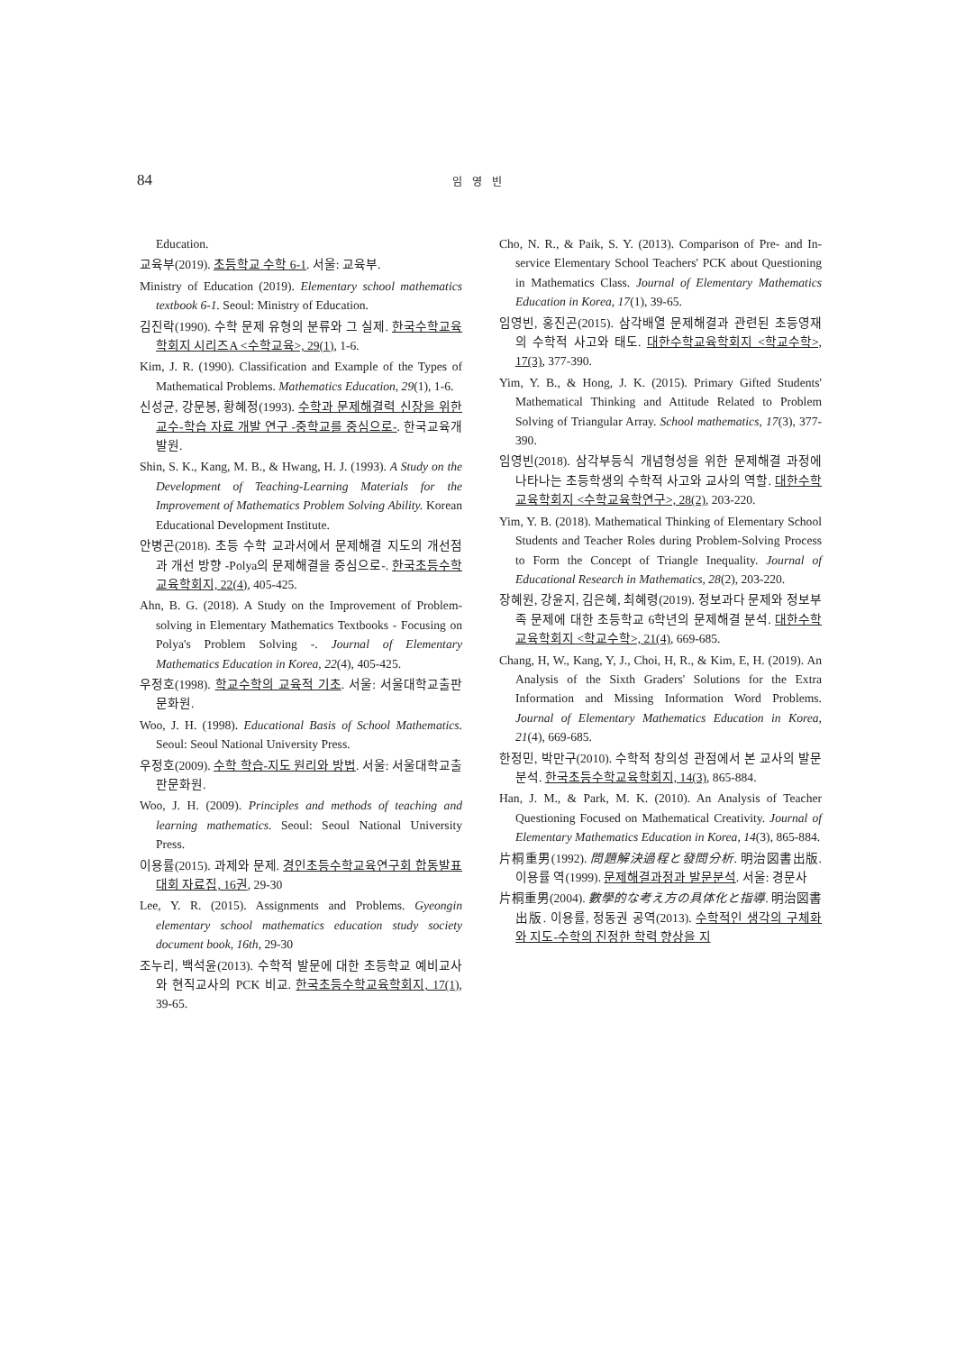84
임 영 빈
Education.
교육부(2019). 초등학교 수학 6-1. 서울: 교육부.
Ministry of Education (2019). Elementary school mathematics textbook 6-1. Seoul: Ministry of Education.
김진락(1990). 수학 문제 유형의 분류와 그 실제. 한국수학교육학회지 시리즈A <수학교육>, 29(1), 1-6.
Kim, J. R. (1990). Classification and Example of the Types of Mathematical Problems. Mathematics Education, 29(1), 1-6.
신성균, 강문봉, 황혜정(1993). 수학과 문제해결력 신장을 위한 교수-학습 자료 개발 연구 -중학교를 중심으로-. 한국교육개발원.
Shin, S. K., Kang, M. B., & Hwang, H. J. (1993). A Study on the Development of Teaching-Learning Materials for the Improvement of Mathematics Problem Solving Ability. Korean Educational Development Institute.
안병곤(2018). 초등 수학 교과서에서 문제해결 지도의 개선점과 개선 방향 -Polya의 문제해결을 중심으로-. 한국초등수학교육학회지, 22(4), 405-425.
Ahn, B. G. (2018). A Study on the Improvement of Problem-solving in Elementary Mathematics Textbooks - Focusing on Polya's Problem Solving -. Journal of Elementary Mathematics Education in Korea, 22(4), 405-425.
우정호(1998). 학교수학의 교육적 기초. 서울: 서울대학교출판문화원.
Woo, J. H. (1998). Educational Basis of School Mathematics. Seoul: Seoul National University Press.
우정호(2009). 수학 학습-지도 원리와 방법. 서울: 서울대학교출판문화원.
Woo, J. H. (2009). Principles and methods of teaching and learning mathematics. Seoul: Seoul National University Press.
이용률(2015). 과제와 문제. 경인초등수학교육연구회 합동발표대회 자료집, 16권, 29-30
Lee, Y. R. (2015). Assignments and Problems. Gyeongin elementary school mathematics education study society document book, 16th, 29-30
조누리, 백석윤(2013). 수학적 발문에 대한 초등학교 예비교사와 현직교사의 PCK 비교. 한국초등수학교육학회지, 17(1), 39-65.
Cho, N. R., & Paik, S. Y. (2013). Comparison of Pre- and In-service Elementary School Teachers' PCK about Questioning in Mathematics Class. Journal of Elementary Mathematics Education in Korea, 17(1), 39-65.
임영빈, 홍진곤(2015). 삼각배열 문제해결과 관련된 초등영재의 수학적 사고와 태도. 대한수학교육학회지 <학교수학>, 17(3), 377-390.
Yim, Y. B., & Hong, J. K. (2015). Primary Gifted Students' Mathematical Thinking and Attitude Related to Problem Solving of Triangular Array. School mathematics, 17(3), 377-390.
임영빈(2018). 삼각부등식 개념형성을 위한 문제해결 과정에 나타나는 초등학생의 수학적 사고와 교사의 역할. 대한수학교육학회지 <수학교육학연구>, 28(2), 203-220.
Yim, Y. B. (2018). Mathematical Thinking of Elementary School Students and Teacher Roles during Problem-Solving Process to Form the Concept of Triangle Inequality. Journal of Educational Research in Mathematics, 28(2), 203-220.
장혜원, 강윤지, 김은혜, 최혜령(2019). 정보과다 문제와 정보부족 문제에 대한 초등학교 6학년의 문제해결 분석. 대한수학교육학회지 <학교수학>, 21(4), 669-685.
Chang, H, W., Kang, Y, J., Choi, H, R., & Kim, E, H. (2019). An Analysis of the Sixth Graders' Solutions for the Extra Information and Missing Information Word Problems. Journal of Elementary Mathematics Education in Korea, 21(4), 669-685.
한정민, 박만구(2010). 수학적 창의성 관점에서 본 교사의 발문 분석. 한국초등수학교육학회지, 14(3), 865-884.
Han, J. M., & Park, M. K. (2010). An Analysis of Teacher Questioning Focused on Mathematical Creativity. Journal of Elementary Mathematics Education in Korea, 14(3), 865-884.
片桐重男(1992). 問題解決過程と發問分析. 明治図書出版. 이용률 역(1999). 문제해결과정과 발문분석. 서울: 경문사
片桐重男(2004). 數學的な考え方の具体化と指導. 明治図書出版. 이용률, 정동권 공역(2013). 수학적인 생각의 구체화와 지도-수학의 진정한 학력 향상을 지